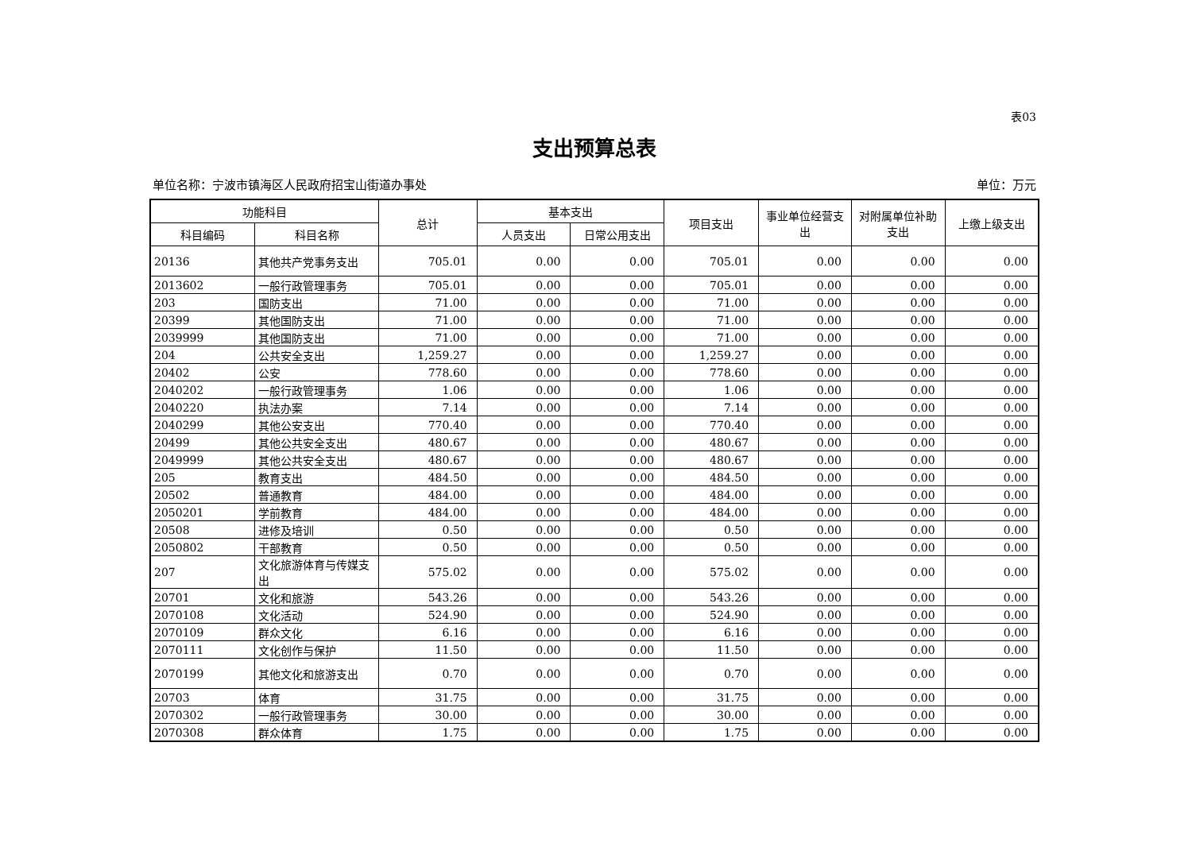表03
支出预算总表
单位名称：宁波市镇海区人民政府招宝山街道办事处 单位：万元
| 功能科目 | | 总计 | 基本支出 | | 项目支出 | 事业单位经营支出 | 对附属单位补助支出 | 上缴上级支出 |
| --- | --- | --- | --- | --- | --- | --- | --- | --- |
| 科目编码 | 科目名称 | | 人员支出 | 日常公用支出 | | | | |
| 20136 | 其他共产党事务支出 | 705.01 | 0.00 | 0.00 | 705.01 | 0.00 | 0.00 | 0.00 |
| 2013602 | 一般行政管理事务 | 705.01 | 0.00 | 0.00 | 705.01 | 0.00 | 0.00 | 0.00 |
| 203 | 国防支出 | 71.00 | 0.00 | 0.00 | 71.00 | 0.00 | 0.00 | 0.00 |
| 20399 | 其他国防支出 | 71.00 | 0.00 | 0.00 | 71.00 | 0.00 | 0.00 | 0.00 |
| 2039999 | 其他国防支出 | 71.00 | 0.00 | 0.00 | 71.00 | 0.00 | 0.00 | 0.00 |
| 204 | 公共安全支出 | 1,259.27 | 0.00 | 0.00 | 1,259.27 | 0.00 | 0.00 | 0.00 |
| 20402 | 公安 | 778.60 | 0.00 | 0.00 | 778.60 | 0.00 | 0.00 | 0.00 |
| 2040202 | 一般行政管理事务 | 1.06 | 0.00 | 0.00 | 1.06 | 0.00 | 0.00 | 0.00 |
| 2040220 | 执法办案 | 7.14 | 0.00 | 0.00 | 7.14 | 0.00 | 0.00 | 0.00 |
| 2040299 | 其他公安支出 | 770.40 | 0.00 | 0.00 | 770.40 | 0.00 | 0.00 | 0.00 |
| 20499 | 其他公共安全支出 | 480.67 | 0.00 | 0.00 | 480.67 | 0.00 | 0.00 | 0.00 |
| 2049999 | 其他公共安全支出 | 480.67 | 0.00 | 0.00 | 480.67 | 0.00 | 0.00 | 0.00 |
| 205 | 教育支出 | 484.50 | 0.00 | 0.00 | 484.50 | 0.00 | 0.00 | 0.00 |
| 20502 | 普通教育 | 484.00 | 0.00 | 0.00 | 484.00 | 0.00 | 0.00 | 0.00 |
| 2050201 | 学前教育 | 484.00 | 0.00 | 0.00 | 484.00 | 0.00 | 0.00 | 0.00 |
| 20508 | 进修及培训 | 0.50 | 0.00 | 0.00 | 0.50 | 0.00 | 0.00 | 0.00 |
| 2050802 | 干部教育 | 0.50 | 0.00 | 0.00 | 0.50 | 0.00 | 0.00 | 0.00 |
| 207 | 文化旅游体育与传媒支出 | 575.02 | 0.00 | 0.00 | 575.02 | 0.00 | 0.00 | 0.00 |
| 20701 | 文化和旅游 | 543.26 | 0.00 | 0.00 | 543.26 | 0.00 | 0.00 | 0.00 |
| 2070108 | 文化活动 | 524.90 | 0.00 | 0.00 | 524.90 | 0.00 | 0.00 | 0.00 |
| 2070109 | 群众文化 | 6.16 | 0.00 | 0.00 | 6.16 | 0.00 | 0.00 | 0.00 |
| 2070111 | 文化创作与保护 | 11.50 | 0.00 | 0.00 | 11.50 | 0.00 | 0.00 | 0.00 |
| 2070199 | 其他文化和旅游支出 | 0.70 | 0.00 | 0.00 | 0.70 | 0.00 | 0.00 | 0.00 |
| 20703 | 体育 | 31.75 | 0.00 | 0.00 | 31.75 | 0.00 | 0.00 | 0.00 |
| 2070302 | 一般行政管理事务 | 30.00 | 0.00 | 0.00 | 30.00 | 0.00 | 0.00 | 0.00 |
| 2070308 | 群众体育 | 1.75 | 0.00 | 0.00 | 1.75 | 0.00 | 0.00 | 0.00 |